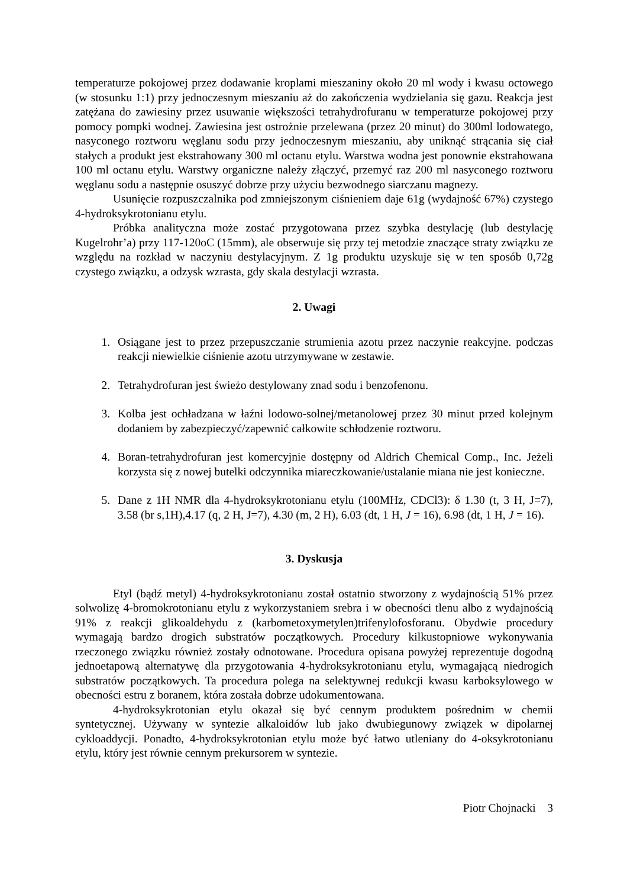temperaturze pokojowej przez dodawanie kroplami mieszaniny około 20 ml wody i kwasu octowego (w stosunku 1:1) przy jednoczesnym mieszaniu aż do zakończenia wydzielania się gazu. Reakcja jest zatężana do zawiesiny przez usuwanie większości tetrahydrofuranu w temperaturze pokojowej przy pomocy pompki wodnej. Zawiesina jest ostrożnie przelewana (przez 20 minut) do 300ml lodowatego, nasyconego roztworu węglanu sodu przy jednoczesnym mieszaniu, aby uniknąć strącania się ciał stałych a produkt jest ekstrahowany 300 ml octanu etylu. Warstwa wodna jest ponownie ekstrahowana 100 ml octanu etylu. Warstwy organiczne należy złączyć, przemyć raz 200 ml nasyconego roztworu węglanu sodu a następnie osuszyć dobrze przy użyciu bezwodnego siarczanu magnezy.
Usunięcie rozpuszczalnika pod zmniejszonym ciśnieniem daje 61g (wydajność 67%) czystego 4-hydroksykrotonianu etylu.
Próbka analityczna może zostać przygotowana przez szybka destylację (lub destylację Kugelrohr’a) przy 117-120oC (15mm), ale obserwuje się przy tej metodzie znaczące straty związku ze względu na rozkład w naczyniu destylacyjnym. Z 1g produktu uzyskuje się w ten sposób 0,72g czystego związku, a odzysk wzrasta, gdy skala destylacji wzrasta.
2. Uwagi
1. Osiągane jest to przez przepuszczanie strumienia azotu przez naczynie reakcyjne. podczas reakcji niewielkie ciśnienie azotu utrzymywane w zestawie.
2. Tetrahydrofuran jest świeżo destylowany znad sodu i benzofenonu.
3. Kolba jest ochładzana w łaźni lodowo-solnej/metanolowej przez 30 minut przed kolejnym dodaniem by zabezpieczyć/zapewnić całkowite schłodzenie roztworu.
4. Boran-tetrahydrofuran jest komercyjnie dostępny od Aldrich Chemical Comp., Inc. Jeżeli korzysta się z nowej butelki odczynnika miareczkowanie/ustalanie miana nie jest konieczne.
5. Dane z 1H NMR dla 4-hydroksykrotonianu etylu (100MHz, CDCl3): δ 1.30 (t, 3 H, J=7), 3.58 (br s,1H),4.17 (q, 2 H, J=7), 4.30 (m, 2 H), 6.03 (dt, 1 H, J = 16), 6.98 (dt, 1 H, J = 16).
3. Dyskusja
Etyl (bądź metyl) 4-hydroksykrotonianu został ostatnio stworzony z wydajnością 51% przez solwolizę 4-bromokrotonianu etylu z wykorzystaniem srebra i w obecności tlenu albo z wydajnością 91% z reakcji glikoaldehydu z (karbometoxymetylen)trifenylofosforanu. Obydwie procedury wymagają bardzo drogich substratów początkowych. Procedury kilkustopniowe wykonywania rzeczonego związku również zostały odnotowane. Procedura opisana powyżej reprezentuje dogodną jednoetapową alternatywę dla przygotowania 4-hydroksykrotonianu etylu, wymagającą niedrogich substratów początkowych. Ta procedura polega na selektywnej redukcji kwasu karboksylowego w obecności estru z boranem, która została dobrze udokumentowana.
4-hydroksykrotonian etylu okazał się być cennym produktem pośrednim w chemii syntetycznej. Używany w syntezie alkaloidów lub jako dwubiegunowy związek w dipolarnej cykloaddycji. Ponadto, 4-hydroksykrotonian etylu może być łatwo utleniany do 4-oksykrotonianu etylu, który jest równie cennym prekursorem w syntezie.
Piotr Chojnacki 3